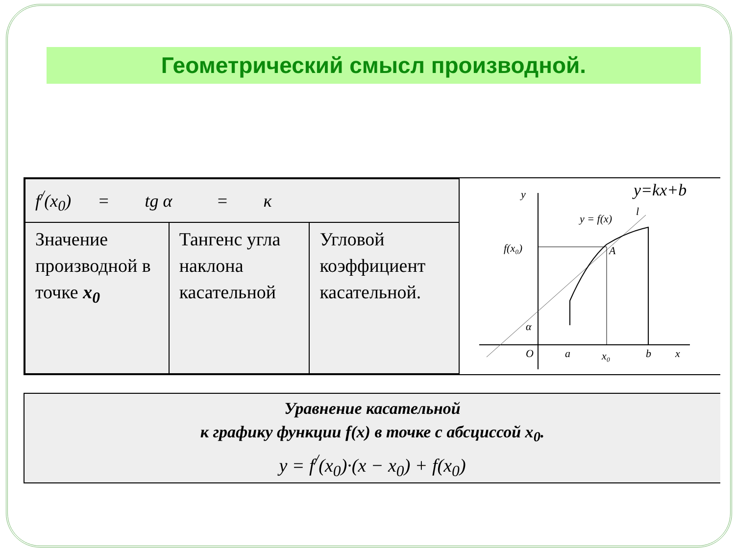Геометрический смысл производной.
| f<sup>/</sup>(x<sub>0</sub>) = tg α = к | | |
| Значение производной в точке x<sub>0</sub> | Тангенс угла наклона касательной | Угловой коэффициент касательной. |
y
y=kx+b
y = f(x)
l
f(x₀)
A
O
a
x₀
b
x
α
Уравнение касательной
к графику функции f(x) в точке с абсциссой x<sub>0</sub>.
y = f<sup>/</sup>(x<sub>0</sub>)·(x − x<sub>0</sub>) + f(x<sub>0</sub>)